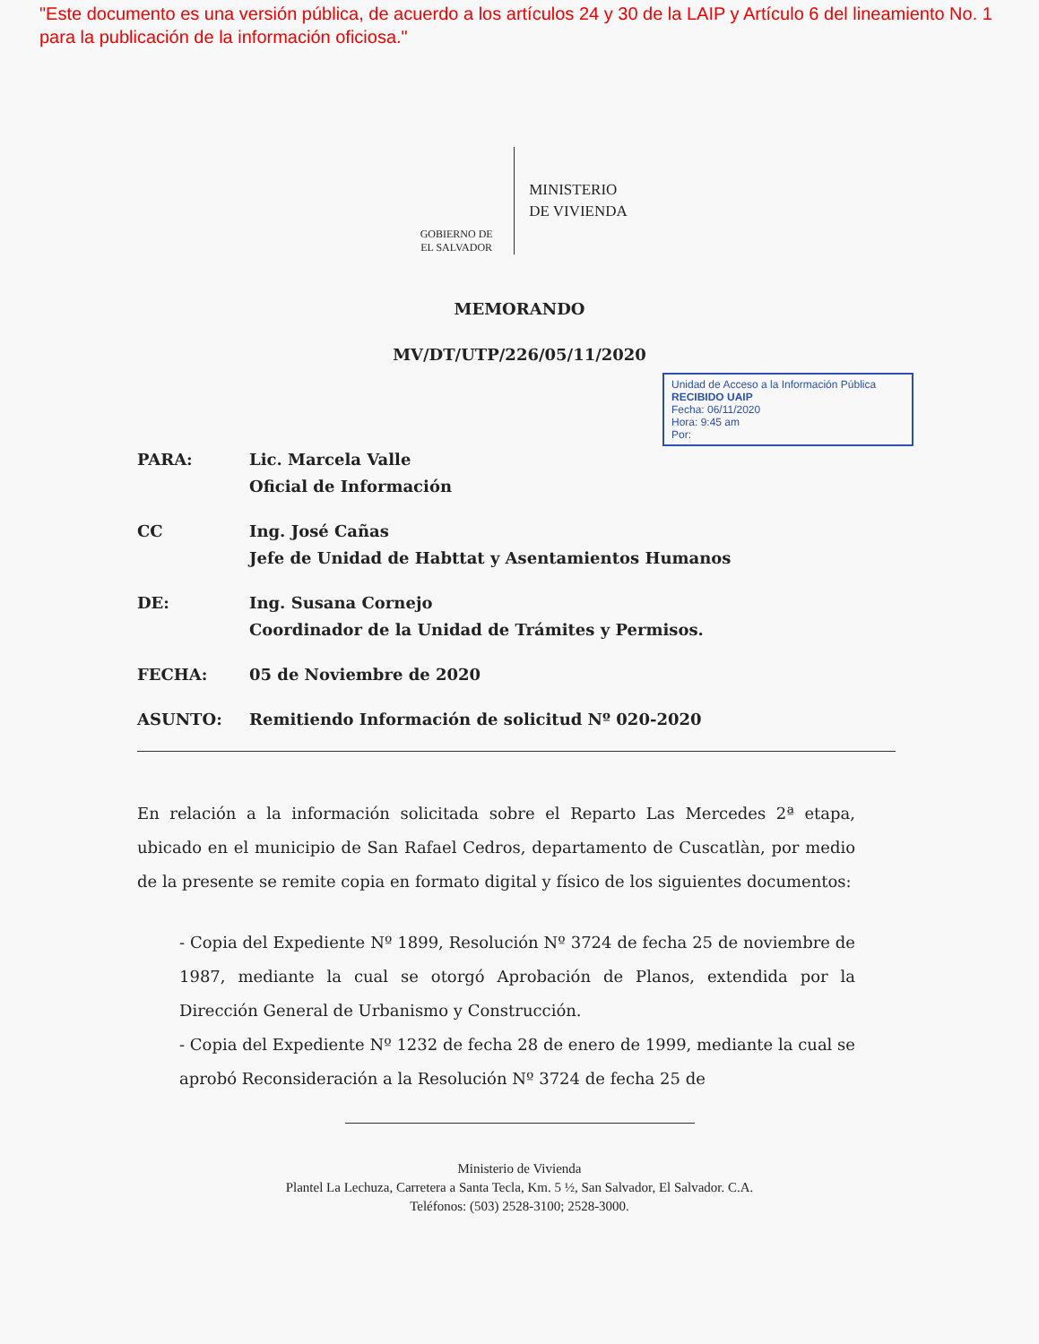"Este documento es una versión pública, de acuerdo a los artículos 24 y 30 de la LAIP y Artículo 6 del lineamiento No. 1 para la publicación de la información oficiosa."
GOBIERNO DE
EL SALVADOR
MINISTERIO
DE VIVIENDA
MEMORANDO
MV/DT/UTP/226/05/11/2020
Unidad de Acceso a la Información Pública
RECIBIDO UAIP
Fecha: 06/11/2020
Hora: 9:45 am
Por:
PARA: Lic. Marcela Valle
Oficial de Información
CC Ing. José Cañas
Jefe de Unidad de Habttat y Asentamientos Humanos
DE: Ing. Susana Cornejo
Coordinador de la Unidad de Trámites y Permisos.
FECHA: 05 de Noviembre de 2020
ASUNTO: Remitiendo Información de solicitud Nº 020-2020
En relación a la información solicitada sobre el Reparto Las Mercedes 2ª etapa, ubicado en el municipio de San Rafael Cedros, departamento de Cuscatlàn, por medio de la presente se remite copia en formato digital y físico de los siguientes documentos:
- Copia del Expediente Nº 1899, Resolución Nº 3724 de fecha 25 de noviembre de 1987, mediante la cual se otorgó Aprobación de Planos, extendida por la Dirección General de Urbanismo y Construcción.
- Copia del Expediente Nº 1232 de fecha 28 de enero de 1999, mediante la cual se aprobó Reconsideración a la Resolución Nº 3724 de fecha 25 de
Ministerio de Vivienda
Plantel La Lechuza, Carretera a Santa Tecla, Km. 5 ½, San Salvador, El Salvador. C.A.
Teléfonos: (503) 2528-3100; 2528-3000.